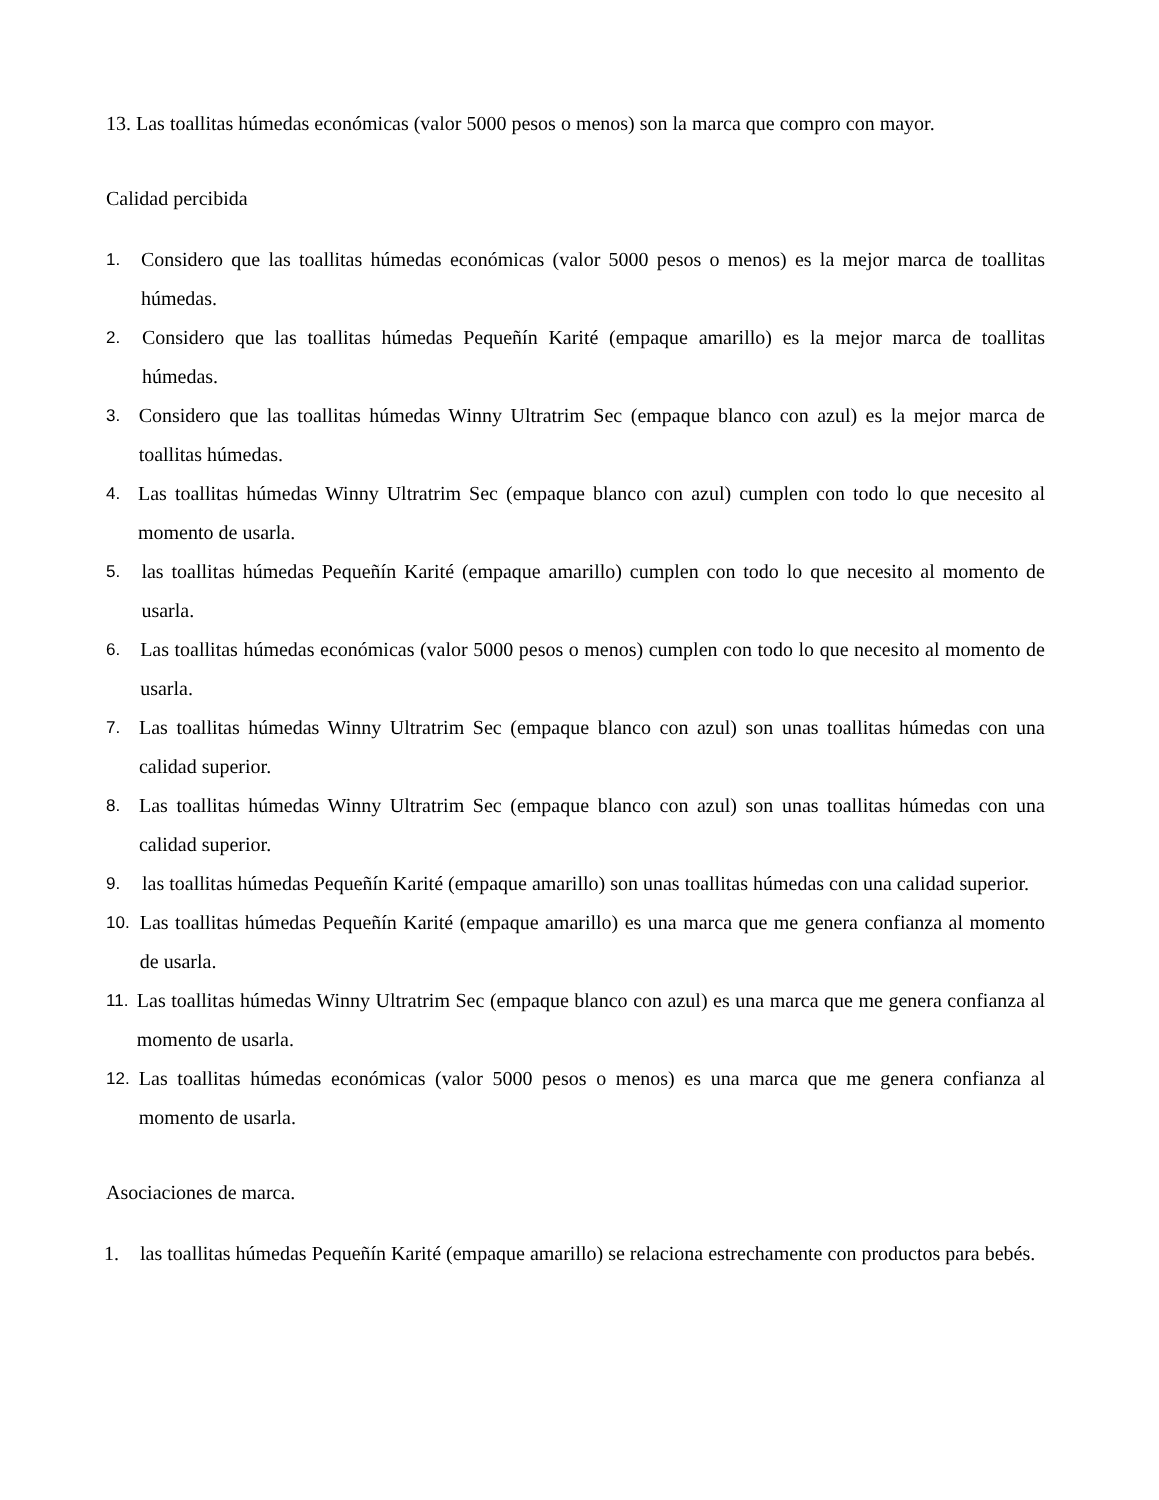13. Las toallitas húmedas económicas (valor 5000 pesos o menos) son la marca que compro con mayor.
Calidad percibida
1. Considero que las toallitas húmedas económicas (valor 5000 pesos o menos) es la mejor marca de toallitas húmedas.
2. Considero que las toallitas húmedas Pequeñín Karité (empaque amarillo) es la mejor marca de toallitas húmedas.
3. Considero que las toallitas húmedas Winny Ultratrim Sec (empaque blanco con azul) es la mejor marca de toallitas húmedas.
4. Las toallitas húmedas Winny Ultratrim Sec (empaque blanco con azul) cumplen con todo lo que necesito al momento de usarla.
5. las toallitas húmedas Pequeñín Karité (empaque amarillo) cumplen con todo lo que necesito al momento de usarla.
6. Las toallitas húmedas económicas (valor 5000 pesos o menos) cumplen con todo lo que necesito al momento de usarla.
7. Las toallitas húmedas Winny Ultratrim Sec (empaque blanco con azul) son unas toallitas húmedas con una calidad superior.
8. Las toallitas húmedas Winny Ultratrim Sec (empaque blanco con azul) son unas toallitas húmedas con una calidad superior.
9. las toallitas húmedas Pequeñín Karité (empaque amarillo) son unas toallitas húmedas con una calidad superior.
10. Las toallitas húmedas Pequeñín Karité (empaque amarillo) es una marca que me genera confianza al momento de usarla.
11. Las toallitas húmedas Winny Ultratrim Sec (empaque blanco con azul) es una marca que me genera confianza al momento de usarla.
12. Las toallitas húmedas económicas (valor 5000 pesos o menos) es una marca que me genera confianza al momento de usarla.
Asociaciones de marca.
1. las toallitas húmedas Pequeñín Karité (empaque amarillo) se relaciona estrechamente con productos para bebés.